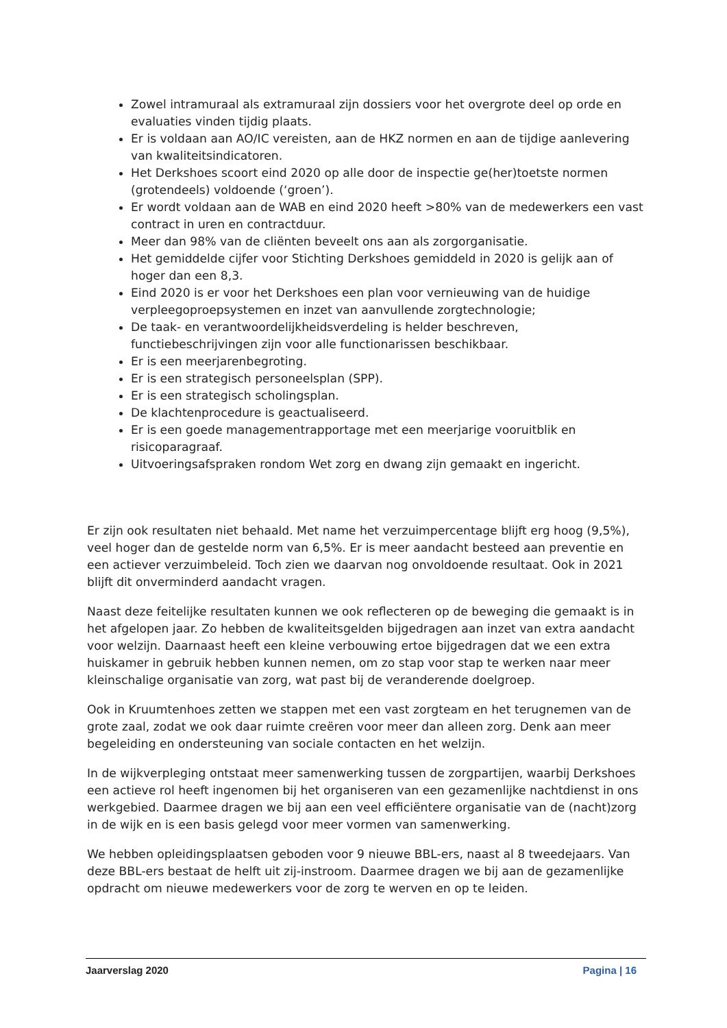Zowel intramuraal als extramuraal zijn dossiers voor het overgrote deel op orde en evaluaties vinden tijdig plaats.
Er is voldaan aan AO/IC vereisten, aan de HKZ normen en aan de tijdige aanlevering van kwaliteitsindicatoren.
Het Derkshoes scoort eind 2020 op alle door de inspectie ge(her)toetste normen (grotendeels) voldoende (‘groen’).
Er wordt voldaan aan de WAB en eind 2020 heeft >80% van de medewerkers een vast contract in uren en contractduur.
Meer dan 98% van de cliënten beveelt ons aan als zorgorganisatie.
Het gemiddelde cijfer voor Stichting Derkshoes gemiddeld in 2020 is gelijk aan of hoger dan een 8,3.
Eind 2020 is er voor het Derkshoes een plan voor vernieuwing van de huidige verpleegoproepsystemen en inzet van aanvullende zorgtechnologie;
De taak- en verantwoordelijkheidsverdeling is helder beschreven, functiebeschrijvingen zijn voor alle functionarissen beschikbaar.
Er is een meerjarenbegroting.
Er is een strategisch personeelsplan (SPP).
Er is een strategisch scholingsplan.
De klachtenprocedure is geactualiseerd.
Er is een goede managementrapportage met een meerjarige vooruitblik en risicoparagraaf.
Uitvoeringsafspraken rondom Wet zorg en dwang zijn gemaakt en ingericht.
Er zijn ook resultaten niet behaald. Met name het verzuimpercentage blijft erg hoog (9,5%), veel hoger dan de gestelde norm van 6,5%. Er is meer aandacht besteed aan preventie en een actiever verzuimbeleid. Toch zien we daarvan nog onvoldoende resultaat. Ook in 2021 blijft dit onverminderd aandacht vragen.
Naast deze feitelijke resultaten kunnen we ook reflecteren op de beweging die gemaakt is in het afgelopen jaar. Zo hebben de kwaliteitsgelden bijgedragen aan inzet van extra aandacht voor welzijn. Daarnaast heeft een kleine verbouwing ertoe bijgedragen dat we een extra huiskamer in gebruik hebben kunnen nemen, om zo stap voor stap te werken naar meer kleinschalige organisatie van zorg, wat past bij de veranderende doelgroep.
Ook in Kruumtenhoes zetten we stappen met een vast zorgteam en het terugnemen van de grote zaal, zodat we ook daar ruimte creëren voor meer dan alleen zorg. Denk aan meer begeleiding en ondersteuning van sociale contacten en het welzijn.
In de wijkverpleging ontstaat meer samenwerking tussen de zorgpartijen, waarbij Derkshoes een actieve rol heeft ingenomen bij het organiseren van een gezamenlijke nachtdienst in ons werkgebied. Daarmee dragen we bij aan een veel efficiëntere organisatie van de (nacht)zorg in de wijk en is een basis gelegd voor meer vormen van samenwerking.
We hebben opleidingsplaatsen geboden voor 9 nieuwe BBL-ers, naast al 8 tweedejaars. Van deze BBL-ers bestaat de helft uit zij-instroom. Daarmee dragen we bij aan de gezamenlijke opdracht om nieuwe medewerkers voor de zorg te werven en op te leiden.
Jaarverslag 2020 Pagina | 16